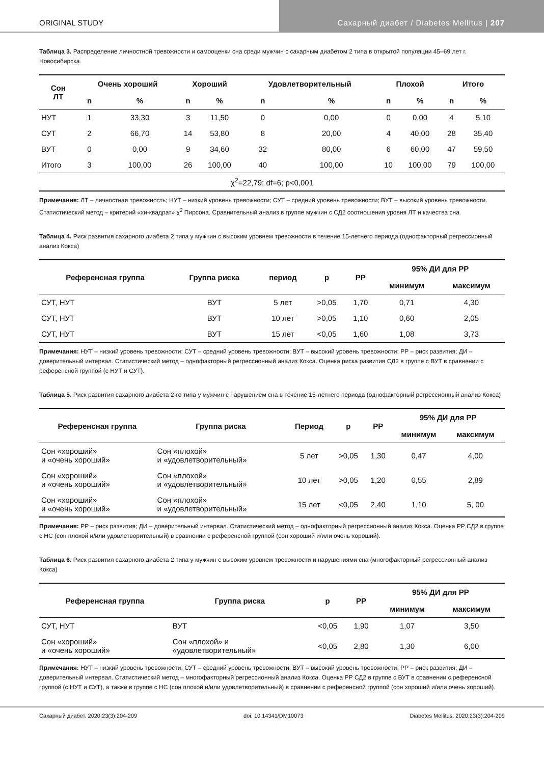ORIGINAL STUDY Сахарный диабет / Diabetes Mellitus | 207
Таблица 3. Распределение личностной тревожности и самооценки сна среди мужчин с сахарным диабетом 2 типа в открытой популяции 45–69 лет г. Новосибирска
| Сон ЛТ | Очень хороший | | Хороший | | Удовлетворительный | | Плохой | | Итого | |
| --- | --- | --- | --- | --- | --- | --- | --- | --- | --- | --- |
| | n | % | n | % | n | % | n | % | n | % |
| НУТ | 1 | 33,30 | 3 | 11,50 | 0 | 0,00 | 0 | 0,00 | 4 | 5,10 |
| СУТ | 2 | 66,70 | 14 | 53,80 | 8 | 20,00 | 4 | 40,00 | 28 | 35,40 |
| ВУТ | 0 | 0,00 | 9 | 34,60 | 32 | 80,00 | 6 | 60,00 | 47 | 59,50 |
| Итого | 3 | 100,00 | 26 | 100,00 | 40 | 100,00 | 10 | 100,00 | 79 | 100,00 |
| χ<sup>2</sup>=22,79; df=6; p<0,001 | | | | | | | | | | |
Примечания: ЛТ – личностная тревожность; НУТ – низкий уровень тревожности; СУТ – средний уровень тревожности; ВУТ – высокий уровень тревожности. Статистический метод – критерий «хи-квадрат» χ<sup>2</sup> Пирсона. Сравнительный анализ в группе мужчин с СД2 соотношения уровня ЛТ и качества сна.
Таблица 4. Риск развития сахарного диабета 2 типа у мужчин с высоким уровнем тревожности в течение 15-летнего периода (однофакторный регрессионный анализ Кокса)
| Референсная группа | Группа риска | период | p | РР | 95% ДИ для РР | |
| --- | --- | --- | --- | --- | --- | --- |
| | | | | | минимум | максимум |
| СУТ, НУТ | ВУТ | 5 лет | >0,05 | 1,70 | 0,71 | 4,30 |
| СУТ, НУТ | ВУТ | 10 лет | >0,05 | 1,10 | 0,60 | 2,05 |
| СУТ, НУТ | ВУТ | 15 лет | <0,05 | 1,60 | 1,08 | 3,73 |
Примечания: НУТ – низкий уровень тревожности; СУТ – средний уровень тревожности; ВУТ – высокий уровень тревожности; РР – риск развития; ДИ – доверительный интервал. Статистический метод – однофакторный регрессионный анализ Кокса. Оценка риска развития СД2 в группе с ВУТ в сравнении с референсной группой (с НУТ и СУТ).
Таблица 5. Риск развития сахарного диабета 2-го типа у мужчин с нарушением сна в течение 15-летнего периода (однофакторный регрессионный анализ Кокса)
| Референсная группа | Группа риска | Период | p | РР | 95% ДИ для РР | |
| --- | --- | --- | --- | --- | --- | --- |
| | | | | | минимум | максимум |
| Сон «хороший» и «очень хороший» | Сон «плохой» и «удовлетворительный» | 5 лет | >0,05 | 1,30 | 0,47 | 4,00 |
| Сон «хороший» и «очень хороший» | Сон «плохой» и «удовлетворительный» | 10 лет | >0,05 | 1,20 | 0,55 | 2,89 |
| Сон «хороший» и «очень хороший» | Сон «плохой» и «удовлетворительный» | 15 лет | <0,05 | 2,40 | 1,10 | 5, 00 |
Примечания: РР – риск развития; ДИ – доверительный интервал. Статистический метод – однофакторный регрессионный анализ Кокса. Оценка РР СД2 в группе с НС (сон плохой и/или удовлетворительный) в сравнении с референсной группой (сон хороший и/или очень хороший).
Таблица 6. Риск развития сахарного диабета 2 типа у мужчин с высоким уровнем тревожности и нарушениями сна (многофакторный регрессионный анализ Кокса)
| Референсная группа | Группа риска | p | РР | 95% ДИ для РР | |
| --- | --- | --- | --- | --- | --- |
| | | | | минимум | максимум |
| СУТ, НУТ | ВУТ | <0,05 | 1,90 | 1,07 | 3,50 |
| Сон «хороший» и «очень хороший» | Сон «плохой» и «удовлетворительный» | <0,05 | 2,80 | 1,30 | 6,00 |
Примечания: НУТ – низкий уровень тревожности; СУТ – средний уровень тревожности; ВУТ – высокий уровень тревожности; РР – риск развития; ДИ – доверительный интервал. Статистический метод – многофакторный регрессионный анализ Кокса. Оценка РР СД2 в группе с ВУТ в сравнении с референсной группой (с НУТ и СУТ), а также в группе с НС (сон плохой и/или удовлетворительный) в сравнении с референсной группой (сон хороший и/или очень хороший).
Сахарный диабет. 2020;23(3):204-209 doi: 10.14341/DM10073 Diabetes Mellitus. 2020;23(3):204-209